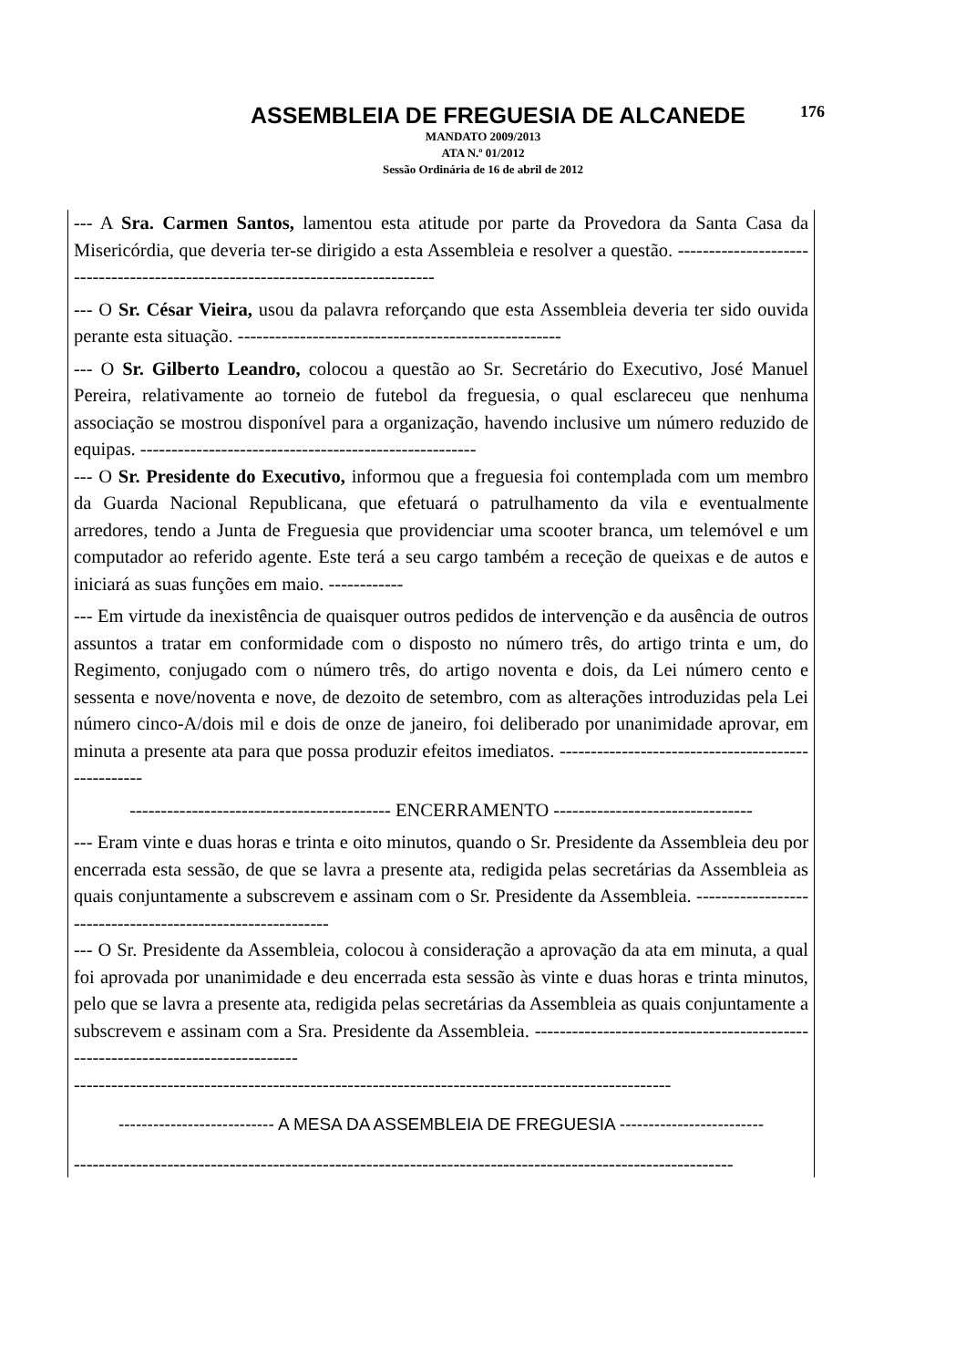ASSEMBLEIA DE FREGUESIA DE ALCANEDE 176
MANDATO 2009/2013
ATA N.º 01/2012
Sessão Ordinária de 16 de abril de 2012
--- A Sra. Carmen Santos, lamentou esta atitude por parte da Provedora da Santa Casa da Misericórdia, que deveria ter-se dirigido a esta Assembleia e resolver a questão. -------------------------------------------------------------------------------
--- O Sr. César Vieira, usou da palavra reforçando que esta Assembleia deveria ter sido ouvida perante esta situação. ----------------------------------------------------
--- O Sr. Gilberto Leandro, colocou a questão ao Sr. Secretário do Executivo, José Manuel Pereira, relativamente ao torneio de futebol da freguesia, o qual esclareceu que nenhuma associação se mostrou disponível para a organização, havendo inclusive um número reduzido de equipas. ------------------------------------------------------
--- O Sr. Presidente do Executivo, informou que a freguesia foi contemplada com um membro da Guarda Nacional Republicana, que efetuará o patrulhamento da vila e eventualmente arredores, tendo a Junta de Freguesia que providenciar uma scooter branca, um telemóvel e um computador ao referido agente. Este terá a seu cargo também a receção de queixas e de autos e iniciará as suas funções em maio. ------------
--- Em virtude da inexistência de quaisquer outros pedidos de intervenção e da ausência de outros assuntos a tratar em conformidade com o disposto no número três, do artigo trinta e um, do Regimento, conjugado com o número três, do artigo noventa e dois, da Lei número cento e sessenta e nove/noventa e nove, de dezoito de setembro, com as alterações introduzidas pela Lei número cinco-A/dois mil e dois de onze de janeiro, foi deliberado por unanimidade aprovar, em minuta a presente ata para que possa produzir efeitos imediatos. ---------------------------------------------------
------------------------------------------ ENCERRAMENTO --------------------------------
--- Eram vinte e duas horas e trinta e oito minutos, quando o Sr. Presidente da Assembleia deu por encerrada esta sessão, de que se lavra a presente ata, redigida pelas secretárias da Assembleia as quais conjuntamente a subscrevem e assinam com o Sr. Presidente da Assembleia. -----------------------------------------------------------
--- O Sr. Presidente da Assembleia, colocou à consideração a aprovação da ata em minuta, a qual foi aprovada por unanimidade e deu encerrada esta sessão às vinte e duas horas e trinta minutos, pelo que se lavra a presente ata, redigida pelas secretárias da Assembleia as quais conjuntamente a subscrevem e assinam com a Sra. Presidente da Assembleia. --------------------------------------------------------------------------------
------------------------------------------------------------------------------------------------
--------------------------- A MESA DA ASSEMBLEIA DE FREGUESIA -------------------------
----------------------------------------------------------------------------------------------------------